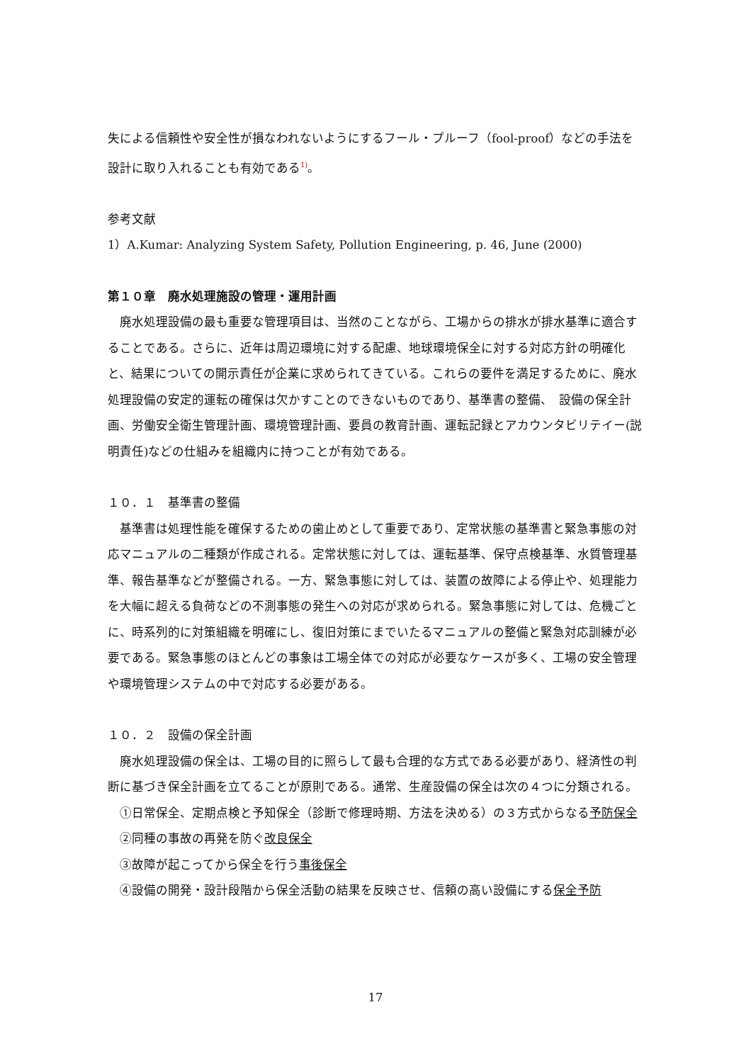失による信頼性や安全性が損なわれないようにするフール・プルーフ（fool-proof）などの手法を設計に取り入れることも有効である<sup>1)</sup>。
参考文献
1）A.Kumar: Analyzing System Safety, Pollution Engineering, p. 46, June (2000)
第１０章　廃水処理施設の管理・運用計画
廃水処理設備の最も重要な管理項目は、当然のことながら、工場からの排水が排水基準に適合することである。さらに、近年は周辺環境に対する配慮、地球環境保全に対する対応方針の明確化と、結果についての開示責任が企業に求められてきている。これらの要件を満足するために、廃水処理設備の安定的運転の確保は欠かすことのできないものであり、基準書の整備、　設備の保全計画、労働安全衛生管理計画、環境管理計画、要員の教育計画、運転記録とアカウンタビリテイー(説明責任)などの仕組みを組織内に持つことが有効である。
１０．１　基準書の整備
基準書は処理性能を確保するための歯止めとして重要であり、定常状態の基準書と緊急事態の対応マニュアルの二種類が作成される。定常状態に対しては、運転基準、保守点検基準、水質管理基準、報告基準などが整備される。一方、緊急事態に対しては、装置の故障による停止や、処理能力を大幅に超える負荷などの不測事態の発生への対応が求められる。緊急事態に対しては、危機ごとに、時系列的に対策組織を明確にし、復旧対策にまでいたるマニュアルの整備と緊急対応訓練が必要である。緊急事態のほとんどの事象は工場全体での対応が必要なケースが多く、工場の安全管理や環境管理システムの中で対応する必要がある。
１０．２　設備の保全計画
廃水処理設備の保全は、工場の目的に照らして最も合理的な方式である必要があり、経済性の判断に基づき保全計画を立てることが原則である。通常、生産設備の保全は次の４つに分類される。
①日常保全、定期点検と予知保全（診断で修理時期、方法を決める）の３方式からなる予防保全
②同種の事故の再発を防ぐ改良保全
③故障が起こってから保全を行う事後保全
④設備の開発・設計段階から保全活動の結果を反映させ、信頼の高い設備にする保全予防
17